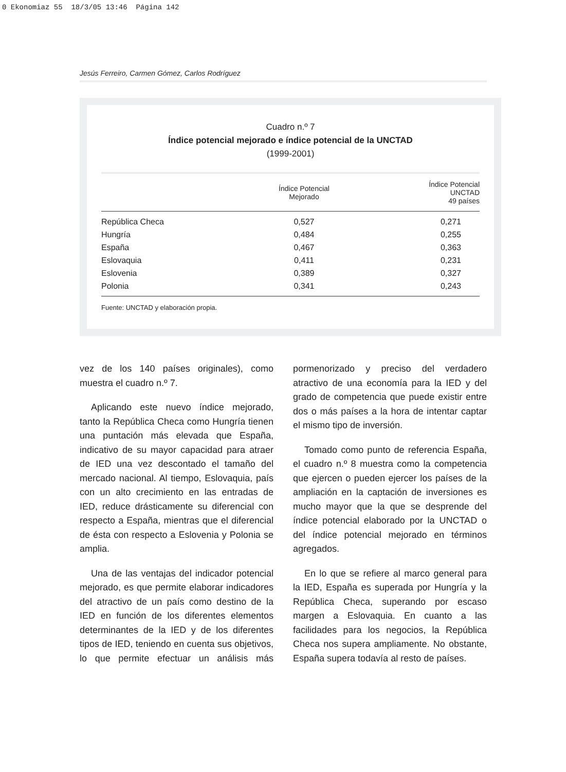0 Ekonomiaz 55 18/3/05 13:46 Página 142
Jesús Ferreiro, Carmen Gómez, Carlos Rodríguez
Cuadro n.º 7
Índice potencial mejorado e índice potencial de la UNCTAD
(1999-2001)
| | Índice Potencial Mejorado | Índice Potencial UNCTAD 49 países |
| --- | --- | --- |
| República Checa | 0,527 | 0,271 |
| Hungría | 0,484 | 0,255 |
| España | 0,467 | 0,363 |
| Eslovaquia | 0,411 | 0,231 |
| Eslovenia | 0,389 | 0,327 |
| Polonia | 0,341 | 0,243 |
Fuente: UNCTAD y elaboración propia.
vez de los 140 países originales), como muestra el cuadro n.º 7.
Aplicando este nuevo índice mejorado, tanto la República Checa como Hungría tienen una puntación más elevada que España, indicativo de su mayor capacidad para atraer de IED una vez descontado el tamaño del mercado nacional. Al tiempo, Eslovaquia, país con un alto crecimiento en las entradas de IED, reduce drásticamente su diferencial con respecto a España, mientras que el diferencial de ésta con respecto a Eslovenia y Polonia se amplia.
Una de las ventajas del indicador potencial mejorado, es que permite elaborar indicadores del atractivo de un país como destino de la IED en función de los diferentes elementos determinantes de la IED y de los diferentes tipos de IED, teniendo en cuenta sus objetivos, lo que permite efectuar un análisis más pormenorizado y preciso del verdadero atractivo de una economía para la IED y del grado de competencia que puede existir entre dos o más países a la hora de intentar captar el mismo tipo de inversión.
Tomado como punto de referencia España, el cuadro n.º 8 muestra como la competencia que ejercen o pueden ejercer los países de la ampliación en la captación de inversiones es mucho mayor que la que se desprende del índice potencial elaborado por la UNCTAD o del índice potencial mejorado en términos agregados.
En lo que se refiere al marco general para la IED, España es superada por Hungría y la República Checa, superando por escaso margen a Eslovaquia. En cuanto a las facilidades para los negocios, la República Checa nos supera ampliamente. No obstante, España supera todavía al resto de países.